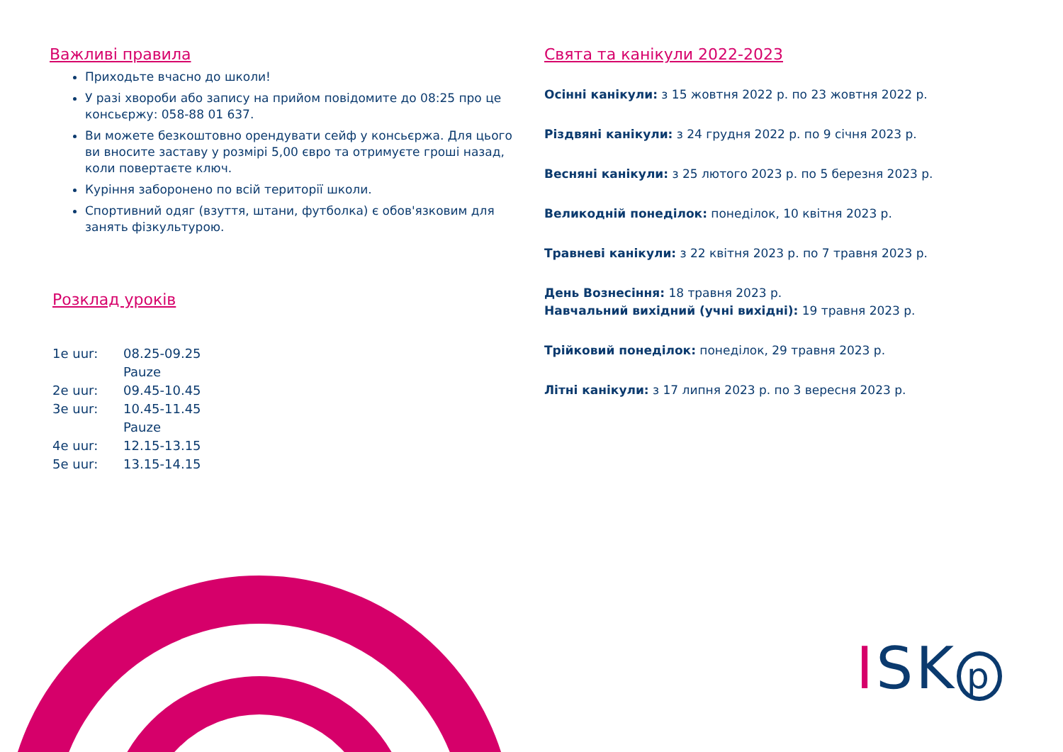Важливі правила
Приходьте вчасно до школи!
У разі хвороби або запису на прийом повідомите до 08:25 про це консьєржу: 058-88 01 637.
Ви можете безкоштовно орендувати сейф у консьєржа. Для цього ви вносите заставу у розмірі 5,00 євро та отримуєте гроші назад, коли повертаєте ключ.
Куріння заборонено по всій території школи.
Спортивний одяг (взуття, штани, футболка) є обов'язковим для занять фізкультурою.
Розклад уроків
| 1e uur: | 08.25-09.25 |
| | Pauze |
| 2e uur: | 09.45-10.45 |
| 3e uur: | 10.45-11.45 |
| | Pauze |
| 4e uur: | 12.15-13.15 |
| 5e uur: | 13.15-14.15 |
Свята та канікули 2022-2023
Осінні канікули: з 15 жовтня 2022 р. по 23 жовтня 2022 р.
Різдвяні канікули: з 24 грудня 2022 р. по 9 січня 2023 р.
Весняні канікули: з 25 лютого 2023 р. по 5 березня 2023 р.
Великодній понеділок: понеділок, 10 квітня 2023 р.
Травневі канікули: з 22 квітня 2023 р. по 7 травня 2023 р.
День Вознесіння: 18 травня 2023 р.
Навчальний вихідний (учні вихідні): 19 травня 2023 р.
Трійковий понеділок: понеділок, 29 травня 2023 р.
Літні канікули: з 17 липня 2023 р. по 3 вересня 2023 р.
ISK p